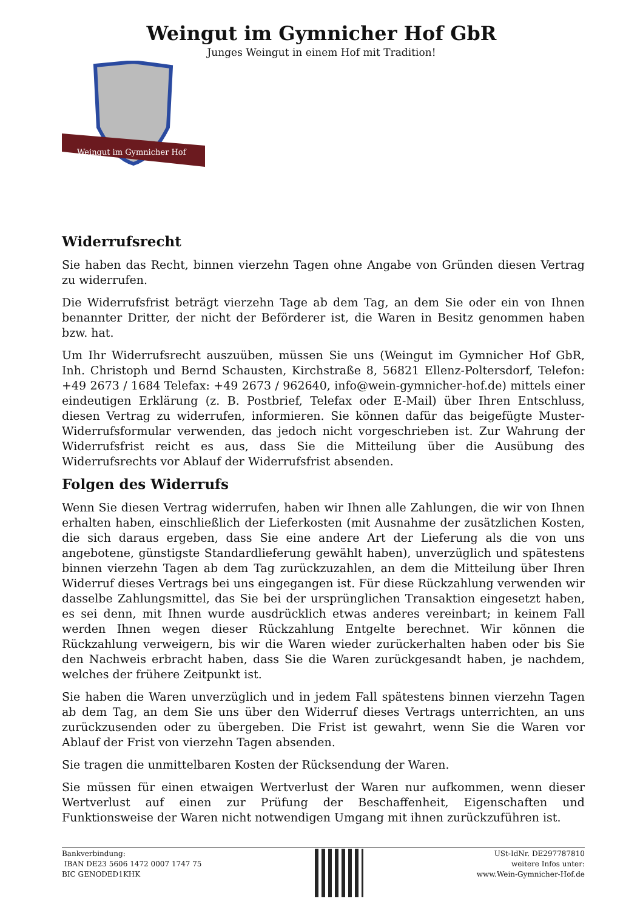Weingut im Gymnicher Hof GbR
Junges Weingut in einem Hof mit Tradition!
Weingut im Gymnicher Hof
Widerrufsrecht
Sie haben das Recht, binnen vierzehn Tagen ohne Angabe von Gründen diesen Vertrag zu widerrufen.
Die Widerrufsfrist beträgt vierzehn Tage ab dem Tag, an dem Sie oder ein von Ihnen benannter Dritter, der nicht der Beförderer ist, die Waren in Besitz genommen haben bzw. hat.
Um Ihr Widerrufsrecht auszuüben, müssen Sie uns (Weingut im Gymnicher Hof GbR, Inh. Christoph und Bernd Schausten, Kirchstraße 8, 56821 Ellenz-Poltersdorf, Telefon: +49 2673 / 1684 Telefax: +49 2673 / 962640, info@wein-gymnicher-hof.de) mittels einer eindeutigen Erklärung (z. B. Postbrief, Telefax oder E-Mail) über Ihren Entschluss, diesen Vertrag zu widerrufen, informieren. Sie können dafür das beigefügte Muster-Widerrufsformular verwenden, das jedoch nicht vorgeschrieben ist. Zur Wahrung der Widerrufsfrist reicht es aus, dass Sie die Mitteilung über die Ausübung des Widerrufsrechts vor Ablauf der Widerrufsfrist absenden.
Folgen des Widerrufs
Wenn Sie diesen Vertrag widerrufen, haben wir Ihnen alle Zahlungen, die wir von Ihnen erhalten haben, einschließlich der Lieferkosten (mit Ausnahme der zusätzlichen Kosten, die sich daraus ergeben, dass Sie eine andere Art der Lieferung als die von uns angebotene, günstigste Standardlieferung gewählt haben), unverzüglich und spätestens binnen vierzehn Tagen ab dem Tag zurückzuzahlen, an dem die Mitteilung über Ihren Widerruf dieses Vertrags bei uns eingegangen ist. Für diese Rückzahlung verwenden wir dasselbe Zahlungsmittel, das Sie bei der ursprünglichen Transaktion eingesetzt haben, es sei denn, mit Ihnen wurde ausdrücklich etwas anderes vereinbart; in keinem Fall werden Ihnen wegen dieser Rückzahlung Entgelte berechnet. Wir können die Rückzahlung verweigern, bis wir die Waren wieder zurückerhalten haben oder bis Sie den Nachweis erbracht haben, dass Sie die Waren zurückgesandt haben, je nachdem, welches der frühere Zeitpunkt ist.
Sie haben die Waren unverzüglich und in jedem Fall spätestens binnen vierzehn Tagen ab dem Tag, an dem Sie uns über den Widerruf dieses Vertrags unterrichten, an uns zurückzusenden oder zu übergeben. Die Frist ist gewahrt, wenn Sie die Waren vor Ablauf der Frist von vierzehn Tagen absenden.
Sie tragen die unmittelbaren Kosten der Rücksendung der Waren.
Sie müssen für einen etwaigen Wertverlust der Waren nur aufkommen, wenn dieser Wertverlust auf einen zur Prüfung der Beschaffenheit, Eigenschaften und Funktionsweise der Waren nicht notwendigen Umgang mit ihnen zurückzuführen ist.
Bankverbindung:
IBAN DE23 5606 1472 0007 1747 75
BIC GENODED1KHK
USt-IdNr. DE297787810
weitere Infos unter:
www.Wein-Gymnicher-Hof.de